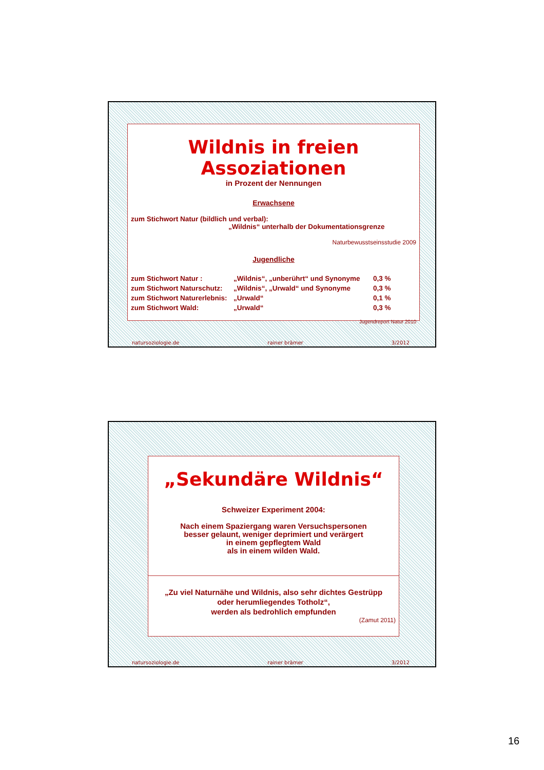Wildnis in freien Assoziationen
in Prozent der Nennungen
Erwachsene
zum Stichwort Natur (bildlich und verbal):
„Wildnis“ unterhalb der Dokumentationsgrenze
Naturbewusstseinsstudie 2009
Jugendliche
| zum Stichwort Natur : | „Wildnis“, „unberührt“ und Synonyme | 0,3 % |
| zum Stichwort Naturschutz: | „Wildnis“, „Urwald“ und Synonyme | 0,3 % |
| zum Stichwort Naturerlebnis: | „Urwald“ | 0,1 % |
| zum Stichwort Wald: | „Urwald“ | 0,3 % |
Jugendreport Natur 2010
natursoziologie.de rainer brämer 3/2012
„Sekundäre Wildnis“
Schweizer Experiment 2004:
Nach einem Spaziergang waren Versuchspersonen
besser gelaunt, weniger deprimiert und verärgert
in einem gepflegtem Wald
als in einem wilden Wald.
„Zu viel Naturnähe und Wildnis, also sehr dichtes Gestrüpp
oder herumliegendes Totholz“,
werden als bedrohlich empfunden
(Zamut 2011)
natursoziologie.de rainer brämer 3/2012
16